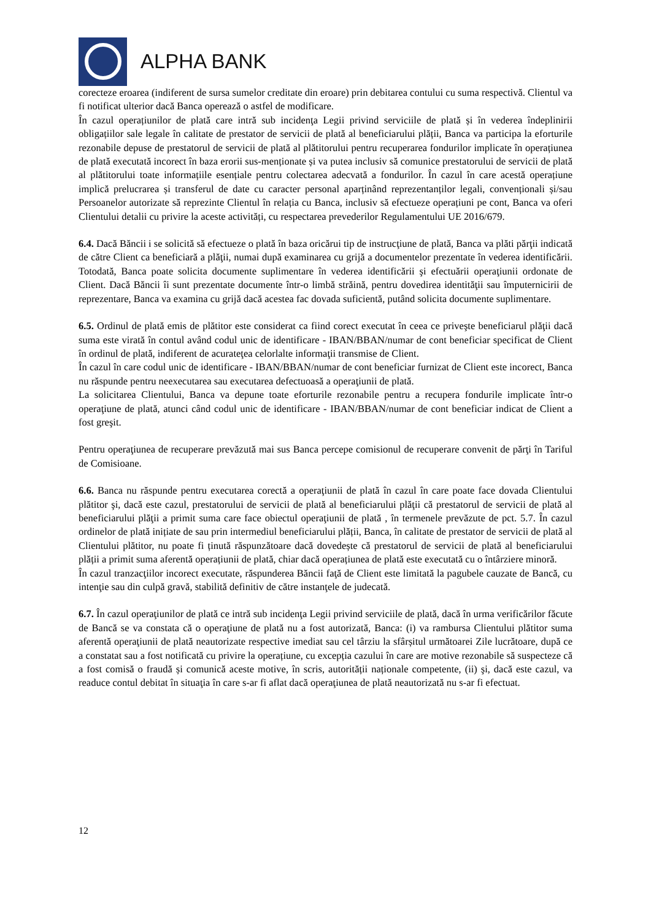ALPHA BANK
corecteze eroarea (indiferent de sursa sumelor creditate din eroare) prin debitarea contului cu suma respectivă. Clientul va fi notificat ulterior dacă Banca operează o astfel de modificare.
În cazul operațiunilor de plată care intră sub incidenţa Legii privind serviciile de plată și în vederea îndeplinirii obligațiilor sale legale în calitate de prestator de servicii de plată al beneficiarului plății, Banca va participa la eforturile rezonabile depuse de prestatorul de servicii de plată al plătitorului pentru recuperarea fondurilor implicate în operațiunea de plată executată incorect în baza erorii sus-menționate și va putea inclusiv să comunice prestatorului de servicii de plată al plătitorului toate informațiile esențiale pentru colectarea adecvată a fondurilor. În cazul în care acestă operațiune implică prelucrarea și transferul de date cu caracter personal aparținând reprezentanților legali, convenționali și/sau Persoanelor autorizate să reprezinte Clientul în relația cu Banca, inclusiv să efectueze operațiuni pe cont, Banca va oferi Clientului detalii cu privire la aceste activități, cu respectarea prevederilor Regulamentului UE 2016/679.
6.4. Dacă Băncii i se solicită să efectueze o plată în baza oricărui tip de instrucţiune de plată, Banca va plăti părţii indicată de către Client ca beneficiară a plăţii, numai după examinarea cu grijă a documentelor prezentate în vederea identificării. Totodată, Banca poate solicita documente suplimentare în vederea identificării şi efectuării operaţiunii ordonate de Client. Dacă Băncii îi sunt prezentate documente într-o limbă străină, pentru dovedirea identităţii sau împuternicirii de reprezentare, Banca va examina cu grijă dacă acestea fac dovada suficientă, putând solicita documente suplimentare.
6.5. Ordinul de plată emis de plătitor este considerat ca fiind corect executat în ceea ce priveşte beneficiarul plăţii dacă suma este virată în contul având codul unic de identificare - IBAN/BBAN/numar de cont beneficiar specificat de Client în ordinul de plată, indiferent de acurateţea celorlalte informaţii transmise de Client.
În cazul în care codul unic de identificare - IBAN/BBAN/numar de cont beneficiar furnizat de Client este incorect, Banca nu răspunde pentru neexecutarea sau executarea defectuoasă a operaţiunii de plată.
La solicitarea Clientului, Banca va depune toate eforturile rezonabile pentru a recupera fondurile implicate într-o operaţiune de plată, atunci când codul unic de identificare - IBAN/BBAN/numar de cont beneficiar indicat de Client a fost greşit.
Pentru operaţiunea de recuperare prevăzută mai sus Banca percepe comisionul de recuperare convenit de părţi în Tariful de Comisioane.
6.6. Banca nu răspunde pentru executarea corectă a operaţiunii de plată în cazul în care poate face dovada Clientului plătitor şi, dacă este cazul, prestatorului de servicii de plată al beneficiarului plăţii că prestatorul de servicii de plată al beneficiarului plăţii a primit suma care face obiectul operaţiunii de plată , în termenele prevăzute de pct. 5.7. În cazul ordinelor de plată inițiate de sau prin intermediul beneficiarului plății, Banca, în calitate de prestator de servicii de plată al Clientului plătitor, nu poate fi ținută răspunzătoare dacă dovedește că prestatorul de servicii de plată al beneficiarului plății a primit suma aferentă operațiunii de plată, chiar dacă operațiunea de plată este executată cu o întârziere minoră.
În cazul tranzacţiilor incorect executate, răspunderea Băncii faţă de Client este limitată la pagubele cauzate de Bancă, cu intenţie sau din culpă gravă, stabilită definitiv de către instanţele de judecată.
6.7. În cazul operaţiunilor de plată ce intră sub incidenţa Legii privind serviciile de plată, dacă în urma verificărilor făcute de Bancă se va constata că o operaţiune de plată nu a fost autorizată, Banca: (i) va rambursa Clientului plătitor suma aferentă operaţiunii de plată neautorizate respective imediat sau cel târziu la sfârșitul următoarei Zile lucrătoare, după ce a constatat sau a fost notificată cu privire la operațiune, cu excepția cazului în care are motive rezonabile să suspecteze că a fost comisă o fraudă și comunică aceste motive, în scris, autorității naționale competente, (ii) şi, dacă este cazul, va readuce contul debitat în situaţia în care s-ar fi aflat dacă operaţiunea de plată neautorizată nu s-ar fi efectuat.
12